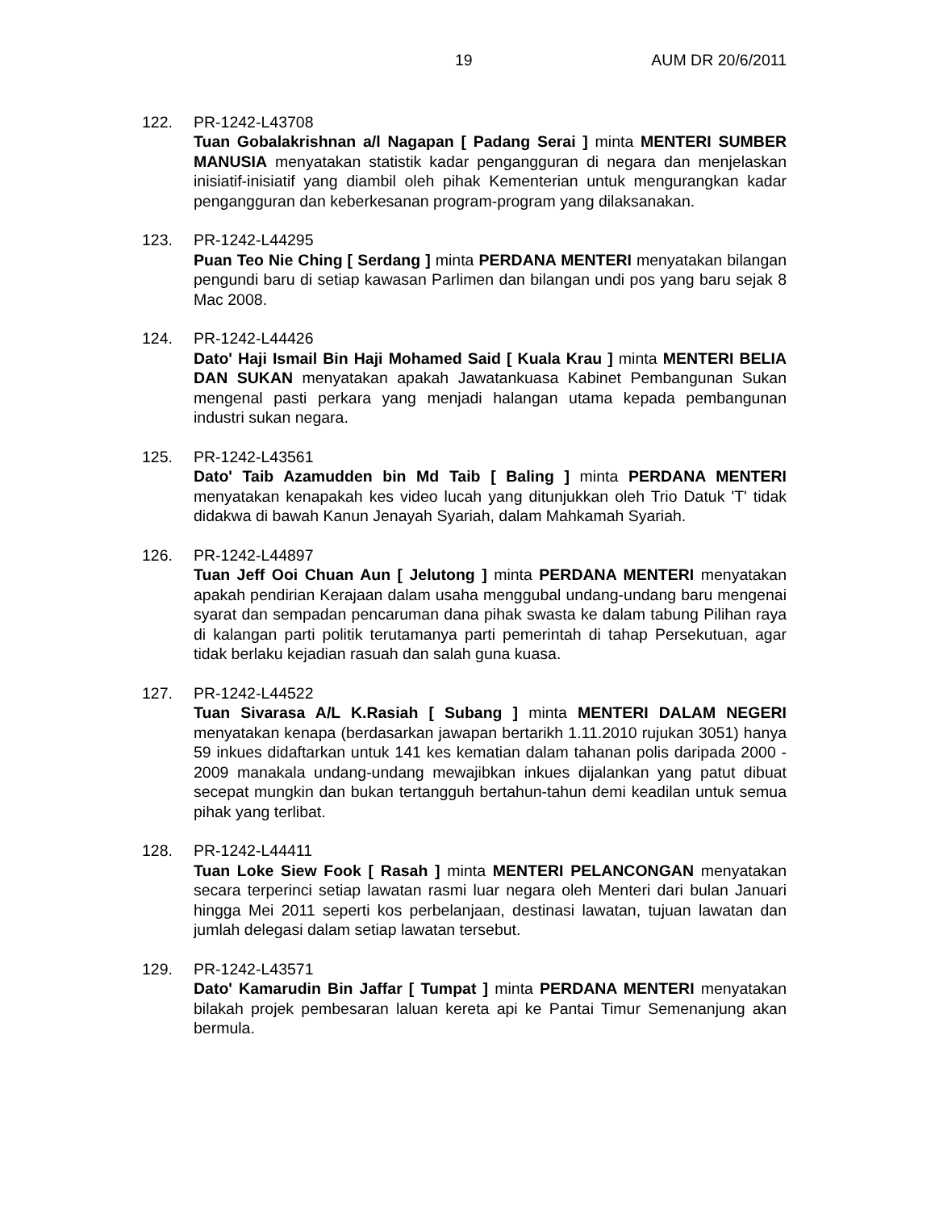19 AUM DR 20/6/2011
122. PR-1242-L43708
Tuan Gobalakrishnan a/l Nagapan [ Padang Serai ] minta MENTERI SUMBER MANUSIA menyatakan statistik kadar pengangguran di negara dan menjelaskan inisiatif-inisiatif yang diambil oleh pihak Kementerian untuk mengurangkan kadar pengangguran dan keberkesanan program-program yang dilaksanakan.
123. PR-1242-L44295
Puan Teo Nie Ching [ Serdang ] minta PERDANA MENTERI menyatakan bilangan pengundi baru di setiap kawasan Parlimen dan bilangan undi pos yang baru sejak 8 Mac 2008.
124. PR-1242-L44426
Dato' Haji Ismail Bin Haji Mohamed Said [ Kuala Krau ] minta MENTERI BELIA DAN SUKAN menyatakan apakah Jawatankuasa Kabinet Pembangunan Sukan mengenal pasti perkara yang menjadi halangan utama kepada pembangunan industri sukan negara.
125. PR-1242-L43561
Dato' Taib Azamudden bin Md Taib [ Baling ] minta PERDANA MENTERI menyatakan kenapakah kes video lucah yang ditunjukkan oleh Trio Datuk 'T' tidak didakwa di bawah Kanun Jenayah Syariah, dalam Mahkamah Syariah.
126. PR-1242-L44897
Tuan Jeff Ooi Chuan Aun [ Jelutong ] minta PERDANA MENTERI menyatakan apakah pendirian Kerajaan dalam usaha menggubal undang-undang baru mengenai syarat dan sempadan pencaruman dana pihak swasta ke dalam tabung Pilihan raya di kalangan parti politik terutamanya parti pemerintah di tahap Persekutuan, agar tidak berlaku kejadian rasuah dan salah guna kuasa.
127. PR-1242-L44522
Tuan Sivarasa A/L K.Rasiah [ Subang ] minta MENTERI DALAM NEGERI menyatakan kenapa (berdasarkan jawapan bertarikh 1.11.2010 rujukan 3051) hanya 59 inkues didaftarkan untuk 141 kes kematian dalam tahanan polis daripada 2000 - 2009 manakala undang-undang mewajibkan inkues dijalankan yang patut dibuat secepat mungkin dan bukan tertangguh bertahun-tahun demi keadilan untuk semua pihak yang terlibat.
128. PR-1242-L44411
Tuan Loke Siew Fook [ Rasah ] minta MENTERI PELANCONGAN menyatakan secara terperinci setiap lawatan rasmi luar negara oleh Menteri dari bulan Januari hingga Mei 2011 seperti kos perbelanjaan, destinasi lawatan, tujuan lawatan dan jumlah delegasi dalam setiap lawatan tersebut.
129. PR-1242-L43571
Dato' Kamarudin Bin Jaffar [ Tumpat ] minta PERDANA MENTERI menyatakan bilakah projek pembesaran laluan kereta api ke Pantai Timur Semenanjung akan bermula.